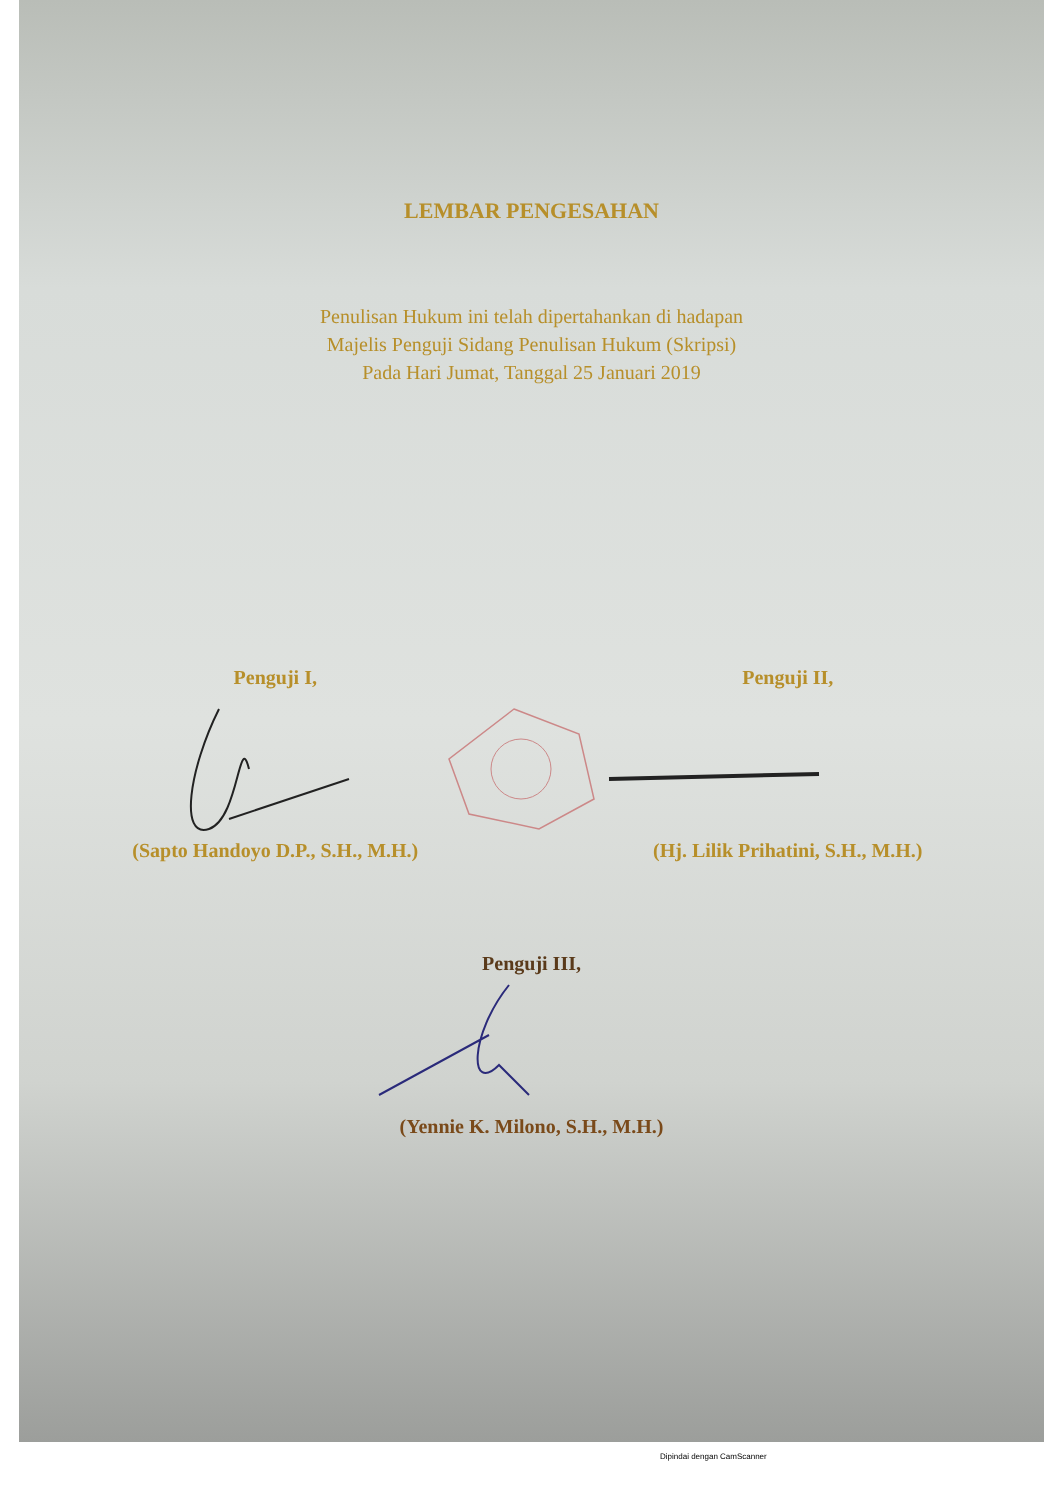LEMBAR PENGESAHAN
Penulisan Hukum ini telah dipertahankan di hadapan
Majelis Penguji Sidang Penulisan Hukum (Skripsi)
Pada Hari Jumat, Tanggal 25 Januari 2019
Penguji I, Penguji II,
(Sapto Handoyo D.P., S.H., M.H.)
(Hj. Lilik Prihatini, S.H., M.H.)
Penguji III,
(Yennie K. Milono, S.H., M.H.)
Dipindai dengan CamScanner